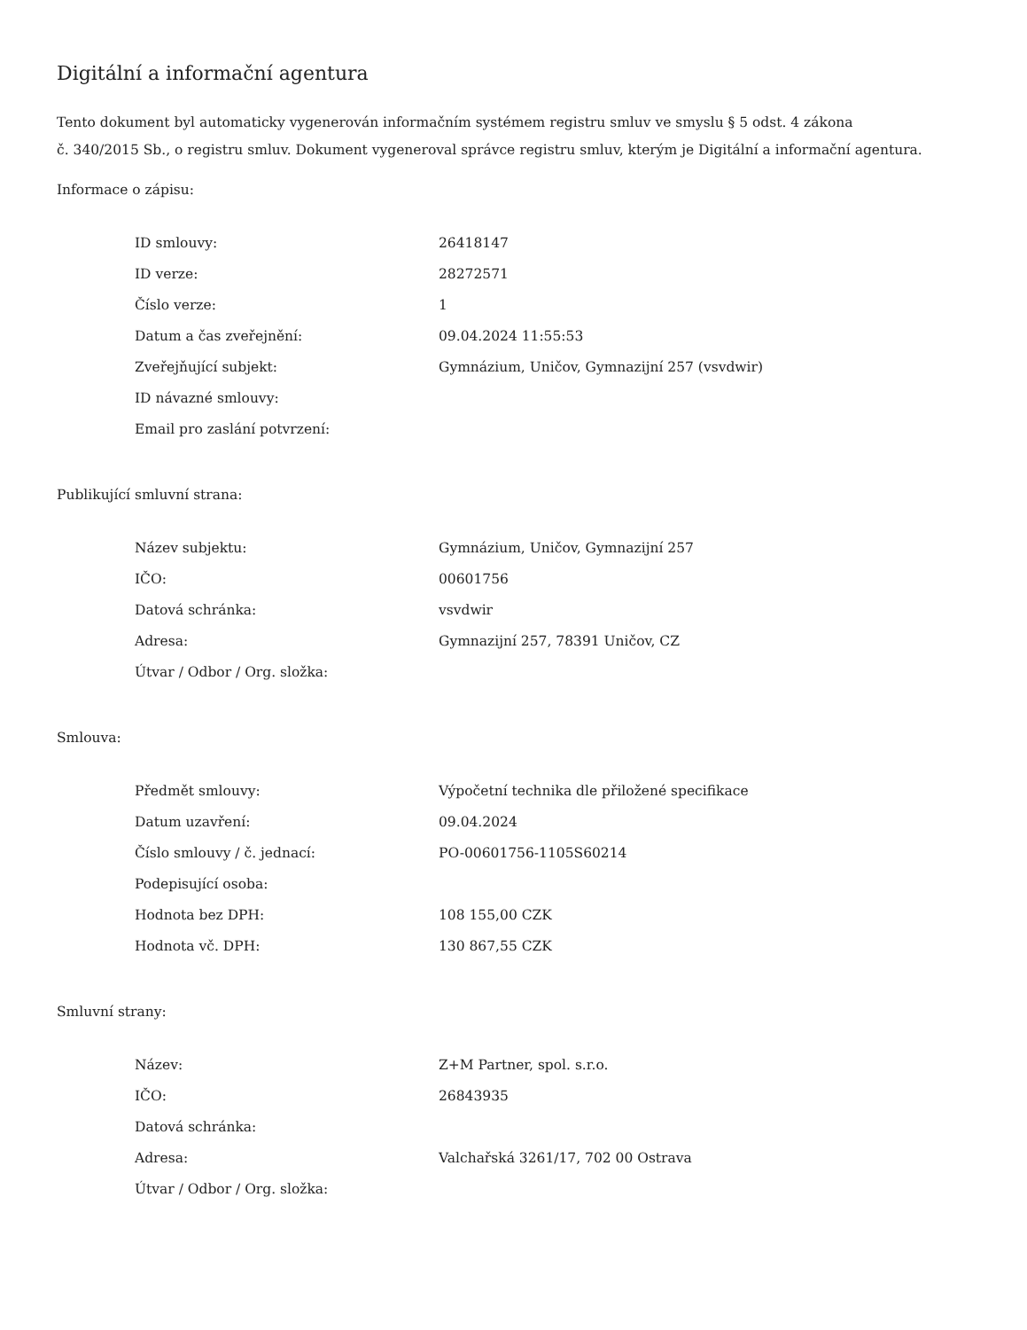Digitální a informační agentura
Tento dokument byl automaticky vygenerován informačním systémem registru smluv ve smyslu § 5 odst. 4 zákona
č. 340/2015 Sb., o registru smluv. Dokument vygeneroval správce registru smluv, kterým je Digitální a informační agentura.
Informace o zápisu:
| ID smlouvy: | 26418147 |
| ID verze: | 28272571 |
| Číslo verze: | 1 |
| Datum a čas zveřejnění: | 09.04.2024 11:55:53 |
| Zveřejňující subjekt: | Gymnázium, Uničov, Gymnazijní 257 (vsvdwir) |
| ID návazné smlouvy: | |
| Email pro zaslání potvrzení: | |
Publikující smluvní strana:
| Název subjektu: | Gymnázium, Uničov, Gymnazijní 257 |
| IČO: | 00601756 |
| Datová schránka: | vsvdwir |
| Adresa: | Gymnazijní 257, 78391 Uničov, CZ |
| Útvar / Odbor / Org. složka: | |
Smlouva:
| Předmět smlouvy: | Výpočetní technika dle přiložené specifikace |
| Datum uzavření: | 09.04.2024 |
| Číslo smlouvy / č. jednací: | PO-00601756-1105S60214 |
| Podepisující osoba: | |
| Hodnota bez DPH: | 108 155,00 CZK |
| Hodnota vč. DPH: | 130 867,55 CZK |
Smluvní strany:
| Název: | Z+M Partner, spol. s.r.o. |
| IČO: | 26843935 |
| Datová schránka: | |
| Adresa: | Valchařská 3261/17, 702 00 Ostrava |
| Útvar / Odbor / Org. složka: | |